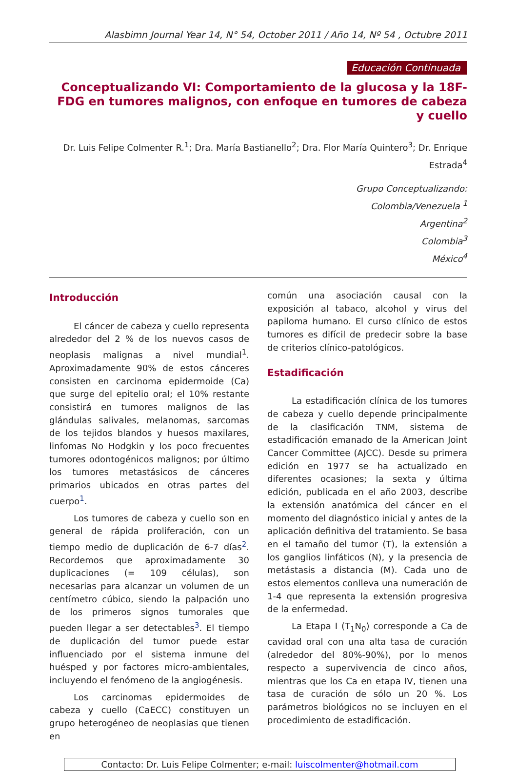Alasbimn Journal Year 14, N° 54, October 2011 / Año 14, Nº 54 , Octubre 2011
Educación Continuada
Conceptualizando VI: Comportamiento de la glucosa y la 18F-FDG en tumores malignos, con enfoque en tumores de cabeza y cuello
Dr. Luis Felipe Colmenter R.<sup>1</sup>; Dra. María Bastianello<sup>2</sup>; Dra. Flor María Quintero<sup>3</sup>; Dr. Enrique Estrada<sup>4</sup>
Grupo Conceptualizando:
Colombia/Venezuela <sup>1</sup>
Argentina<sup>2</sup>
Colombia<sup>3</sup>
México<sup>4</sup>
Introducción
El cáncer de cabeza y cuello representa alrededor del 2 % de los nuevos casos de neoplasis malignas a nivel mundial<sup>1</sup>. Aproximadamente 90% de estos cánceres consisten en carcinoma epidermoide (Ca) que surge del epitelio oral; el 10% restante consistirá en tumores malignos de las glándulas salivales, melanomas, sarcomas de los tejidos blandos y huesos maxilares, linfomas No Hodgkin y los poco frecuentes tumores odontogénicos malignos; por último los tumores metastásicos de cánceres primarios ubicados en otras partes del cuerpo<sup>1</sup>.
Los tumores de cabeza y cuello son en general de rápida proliferación, con un tiempo medio de duplicación de 6-7 días<sup>2</sup>. Recordemos que aproximadamente 30 duplicaciones (= 109 células), son necesarias para alcanzar un volumen de un centímetro cúbico, siendo la palpación uno de los primeros signos tumorales que pueden llegar a ser detectables<sup>3</sup>. El tiempo de duplicación del tumor puede estar influenciado por el sistema inmune del huésped y por factores micro-ambientales, incluyendo el fenómeno de la angiogénesis.
Los carcinomas epidermoides de cabeza y cuello (CaECC) constituyen un grupo heterogéneo de neoplasias que tienen en
común una asociación causal con la exposición al tabaco, alcohol y virus del papiloma humano. El curso clínico de estos tumores es difícil de predecir sobre la base de criterios clínico-patológicos.
Estadificación
La estadificación clínica de los tumores de cabeza y cuello depende principalmente de la clasificación TNM, sistema de estadificación emanado de la American Joint Cancer Committee (AJCC). Desde su primera edición en 1977 se ha actualizado en diferentes ocasiones; la sexta y última edición, publicada en el año 2003, describe la extensión anatómica del cáncer en el momento del diagnóstico inicial y antes de la aplicación definitiva del tratamiento. Se basa en el tamaño del tumor (T), la extensión a los ganglios linfáticos (N), y la presencia de metástasis a distancia (M). Cada uno de estos elementos conlleva una numeración de 1-4 que representa la extensión progresiva de la enfermedad.
La Etapa I (T<sub>1</sub>N<sub>0</sub>) corresponde a Ca de cavidad oral con una alta tasa de curación (alrededor del 80%-90%), por lo menos respecto a supervivencia de cinco años, mientras que los Ca en etapa IV, tienen una tasa de curación de sólo un 20 %. Los parámetros biológicos no se incluyen en el procedimiento de estadificación.
Contacto: Dr. Luis Felipe Colmenter; e-mail: luiscolmenter@hotmail.com